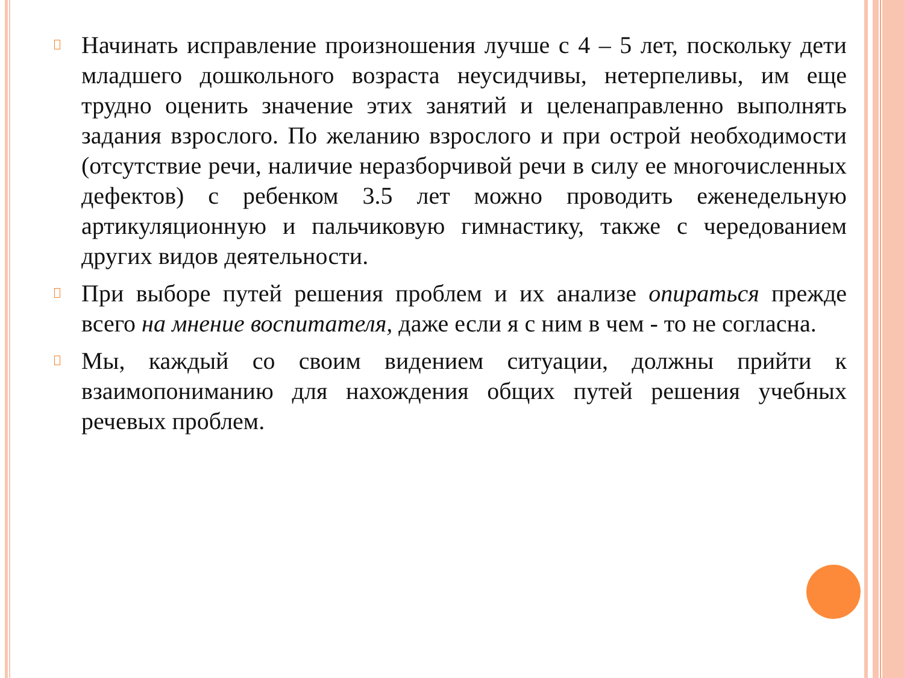Начинать исправление произношения лучше с 4 – 5 лет, поскольку дети младшего дошкольного возраста неусидчивы, нетерпеливы, им еще трудно оценить значение этих занятий и целенаправленно выполнять задания взрослого. По желанию взрослого и при острой необходимости (отсутствие речи, наличие неразборчивой речи в силу ее многочисленных дефектов) с ребенком 3.5 лет можно проводить еженедельную артикуляционную и пальчиковую гимнастику, также с чередованием других видов деятельности.
При выборе путей решения проблем и их анализе опираться прежде всего на мнение воспитателя, даже если я с ним в чем - то не согласна.
Мы, каждый со своим видением ситуации, должны прийти к взаимопониманию для нахождения общих путей решения учебных речевых проблем.